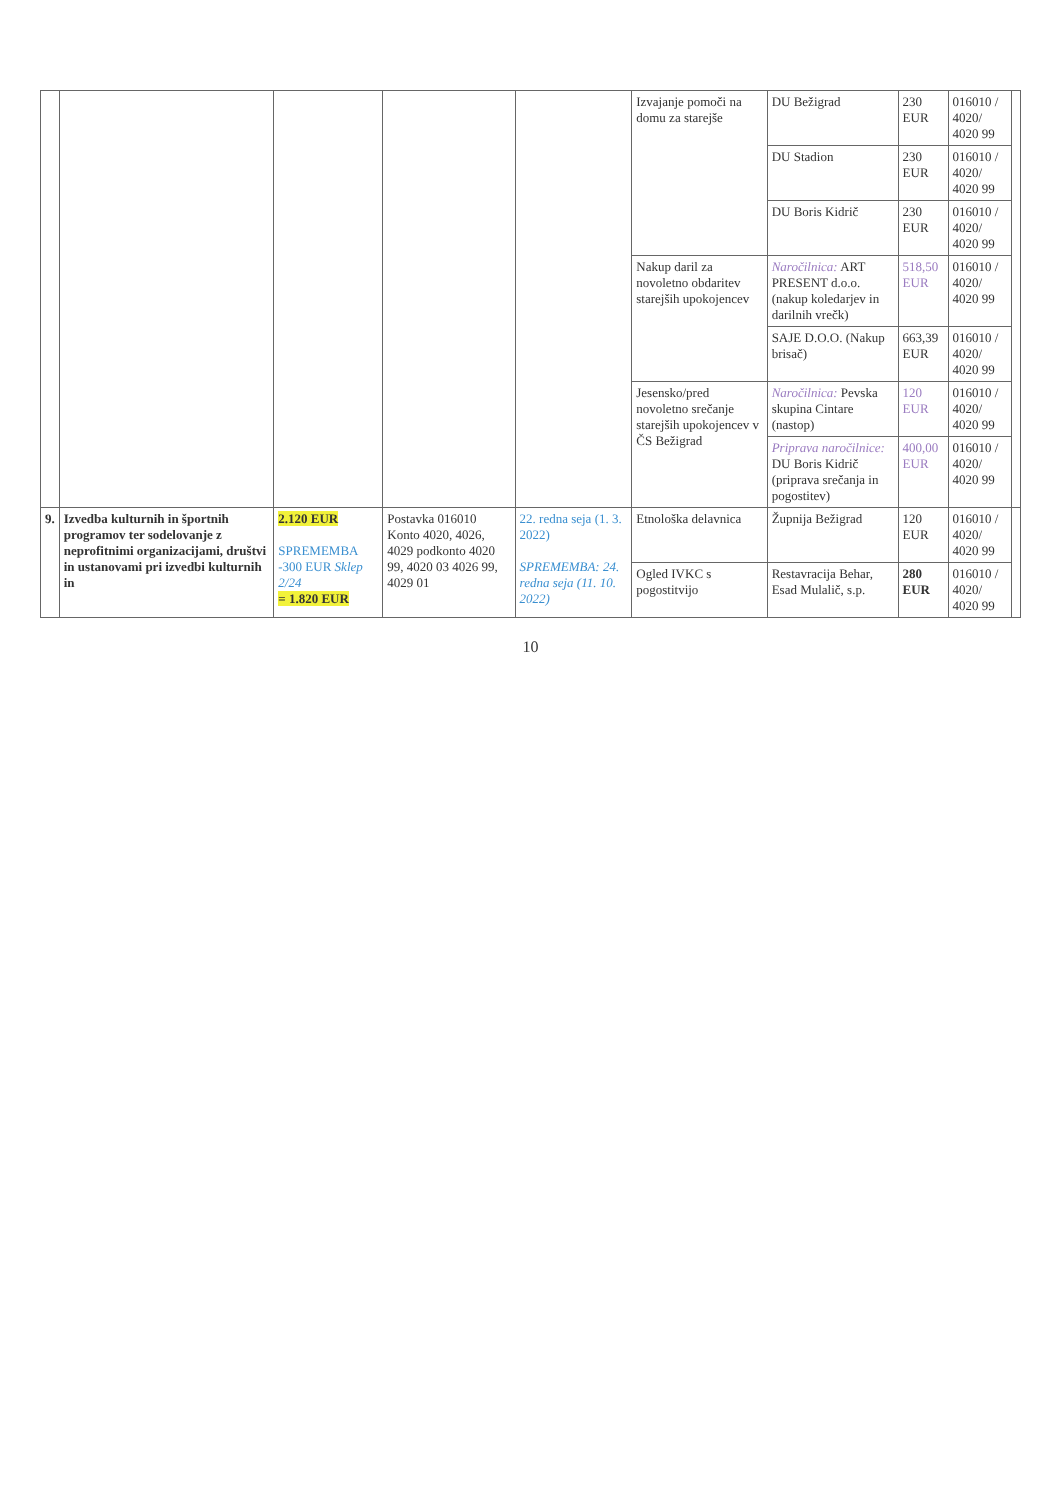| | | | | | Izvajanje pomoči na domu za starejše | DU Bežigrad | 230 EUR | 016010 / 4020/ 4020 99 | |
| | | | | | | DU Stadion | 230 EUR | 016010 / 4020/ 4020 99 | |
| | | | | | | DU Boris Kidrič | 230 EUR | 016010 / 4020/ 4020 99 | |
| | | | | | Nakup daril za novoletno obdaritev starejših upokojencev | Naročilnica: ART PRESENT d.o.o. (nakup koledarjev in darilnih vrečk) | 518,50 EUR | 016010 / 4020/ 4020 99 | |
| | | | | | | SAJE D.O.O. (Nakup brisač) | 663,39 EUR | 016010 / 4020/ 4020 99 | |
| | | | | | Jesensko/pred novoletno srečanje starejših upokojencev v ČS Bežigrad | Naročilnica: Pevska skupina Cintare (nastop) | 120 EUR | 016010 / 4020/ 4020 99 | |
| | | | | | | Priprava naročilnice: DU Boris Kidrič (priprava srečanja in pogostitev) | 400,00 EUR | 016010 / 4020/ 4020 99 | |
| 9. | Izvedba kulturnih in športnih programov ter sodelovanje z neprofitnimi organizacijami, društvi in ustanovami pri izvedbi kulturnih in | 2.120 EUR SPREMEMBA -300 EUR Sklep 2/24 = 1.820 EUR | Postavka 016010 Konto 4020, 4026, 4029 podkonto 4020 99, 4020 03 4026 99, 4029 01 | 22. redna seja (1. 3. 2022) SPREMEMBA: 24. redna seja (11. 10. 2022) | Etnološka delavnica | Župnija Bežigrad | 120 EUR | 016010 / 4020/ 4020 99 | |
| | | | | | Ogled IVKC s pogostitvijo | Restavracija Behar, Esad Mulalič, s.p. | 280 EUR | 016010 / 4020/ 4020 99 | |
10